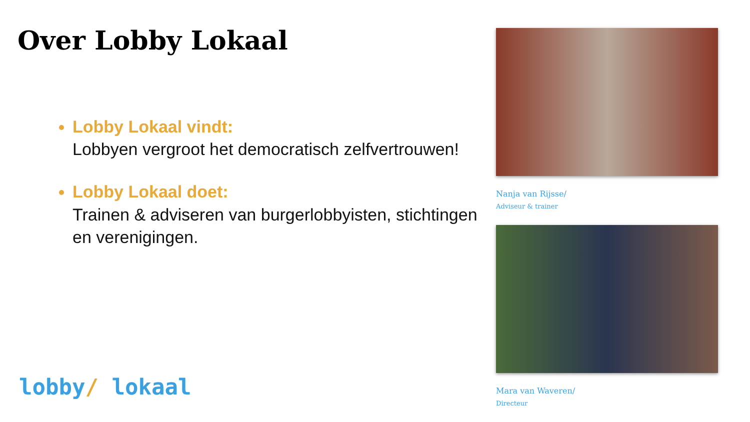Over Lobby Lokaal
Lobby Lokaal vindt:
Lobbyen vergroot het democratisch zelfvertrouwen!
Lobby Lokaal doet:
Trainen & adviseren van burgerlobbyisten, stichtingen en verenigingen.
lobby/ lokaal
Nanja van Rijsse/
Adviseur & trainer
Mara van Waveren/
Directeur